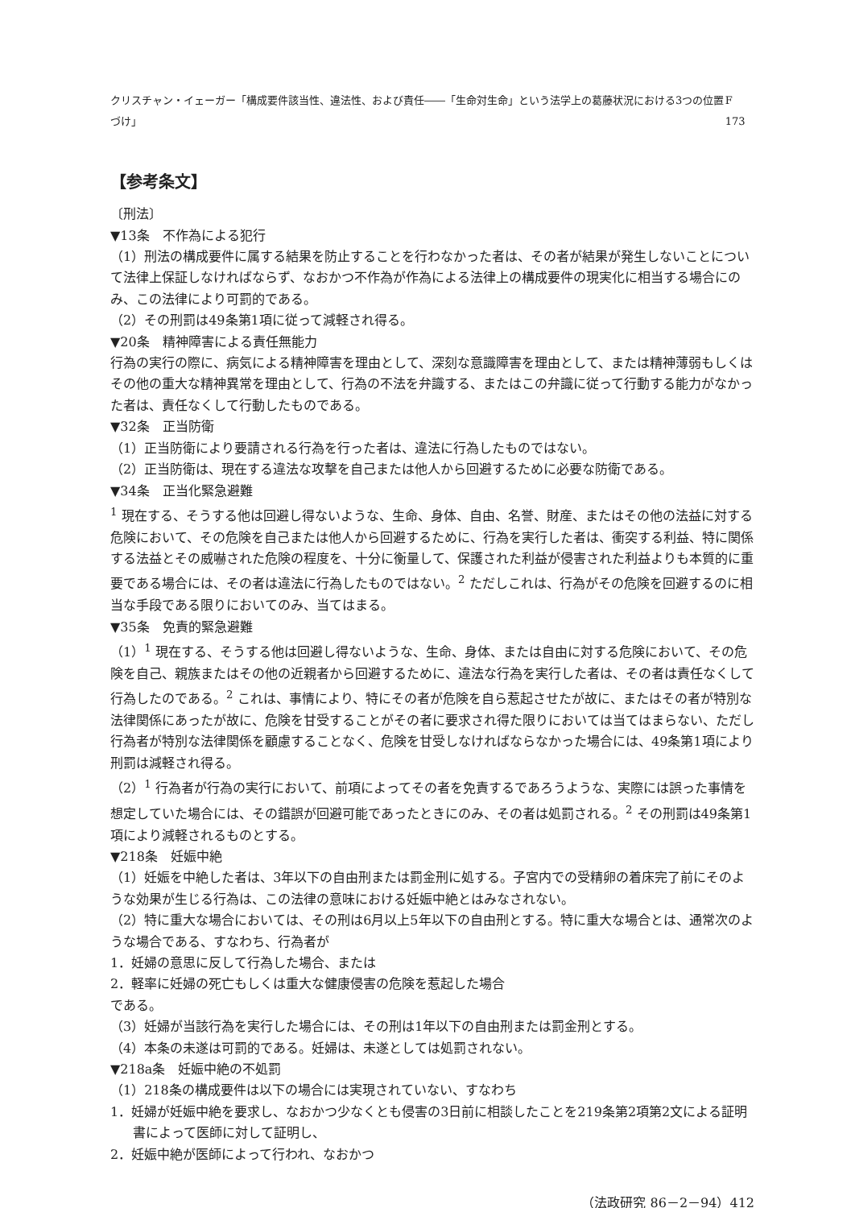クリスチャン・イェーガー「構成要件該当性、違法性、および責任――「生命対生命」という法学上の葛藤状況における3つの位置づけ」 F 173
【参考条文】
〔刑法〕
▼13条　不作為による犯行
（1）刑法の構成要件に属する結果を防止することを行わなかった者は、その者が結果が発生しないことについて法律上保証しなければならず、なおかつ不作為が作為による法律上の構成要件の現実化に相当する場合にのみ、この法律により可罰的である。
（2）その刑罰は49条第1項に従って減軽され得る。
▼20条　精神障害による責任無能力
行為の実行の際に、病気による精神障害を理由として、深刻な意識障害を理由として、または精神薄弱もしくはその他の重大な精神異常を理由として、行為の不法を弁識する、またはこの弁識に従って行動する能力がなかった者は、責任なくして行動したものである。
▼32条　正当防衛
（1）正当防衛により要請される行為を行った者は、違法に行為したものではない。
（2）正当防衛は、現在する違法な攻撃を自己または他人から回避するために必要な防衛である。
▼34条　正当化緊急避難
<sup>1</sup> 現在する、そうする他は回避し得ないような、生命、身体、自由、名誉、財産、またはその他の法益に対する危険において、その危険を自己または他人から回避するために、行為を実行した者は、衝突する利益、特に関係する法益とその威嚇された危険の程度を、十分に衡量して、保護された利益が侵害された利益よりも本質的に重要である場合には、その者は違法に行為したものではない。<sup>2</sup> ただしこれは、行為がその危険を回避するのに相当な手段である限りにおいてのみ、当てはまる。
▼35条　免責的緊急避難
（1）<sup>1</sup> 現在する、そうする他は回避し得ないような、生命、身体、または自由に対する危険において、その危険を自己、親族またはその他の近親者から回避するために、違法な行為を実行した者は、その者は責任なくして行為したのである。<sup>2</sup> これは、事情により、特にその者が危険を自ら惹起させたが故に、またはその者が特別な法律関係にあったが故に、危険を甘受することがその者に要求され得た限りにおいては当てはまらない、ただし行為者が特別な法律関係を顧慮することなく、危険を甘受しなければならなかった場合には、49条第1項により刑罰は減軽され得る。
（2）<sup>1</sup> 行為者が行為の実行において、前項によってその者を免責するであろうような、実際には誤った事情を想定していた場合には、その錯誤が回避可能であったときにのみ、その者は処罰される。<sup>2</sup> その刑罰は49条第1項により減軽されるものとする。
▼218条　妊娠中絶
（1）妊娠を中絶した者は、3年以下の自由刑または罰金刑に処する。子宮内での受精卵の着床完了前にそのような効果が生じる行為は、この法律の意味における妊娠中絶とはみなされない。
（2）特に重大な場合においては、その刑は6月以上5年以下の自由刑とする。特に重大な場合とは、通常次のような場合である、すなわち、行為者が
1．妊婦の意思に反して行為した場合、または
2．軽率に妊婦の死亡もしくは重大な健康侵害の危険を惹起した場合
である。
（3）妊婦が当該行為を実行した場合には、その刑は1年以下の自由刑または罰金刑とする。
（4）本条の未遂は可罰的である。妊婦は、未遂としては処罰されない。
▼218a条　妊娠中絶の不処罰
（1）218条の構成要件は以下の場合には実現されていない、すなわち
1．妊婦が妊娠中絶を要求し、なおかつ少なくとも侵害の3日前に相談したことを219条第2項第2文による証明書によって医師に対して証明し、
2．妊娠中絶が医師によって行われ、なおかつ
（法政研究 86－2－94）412